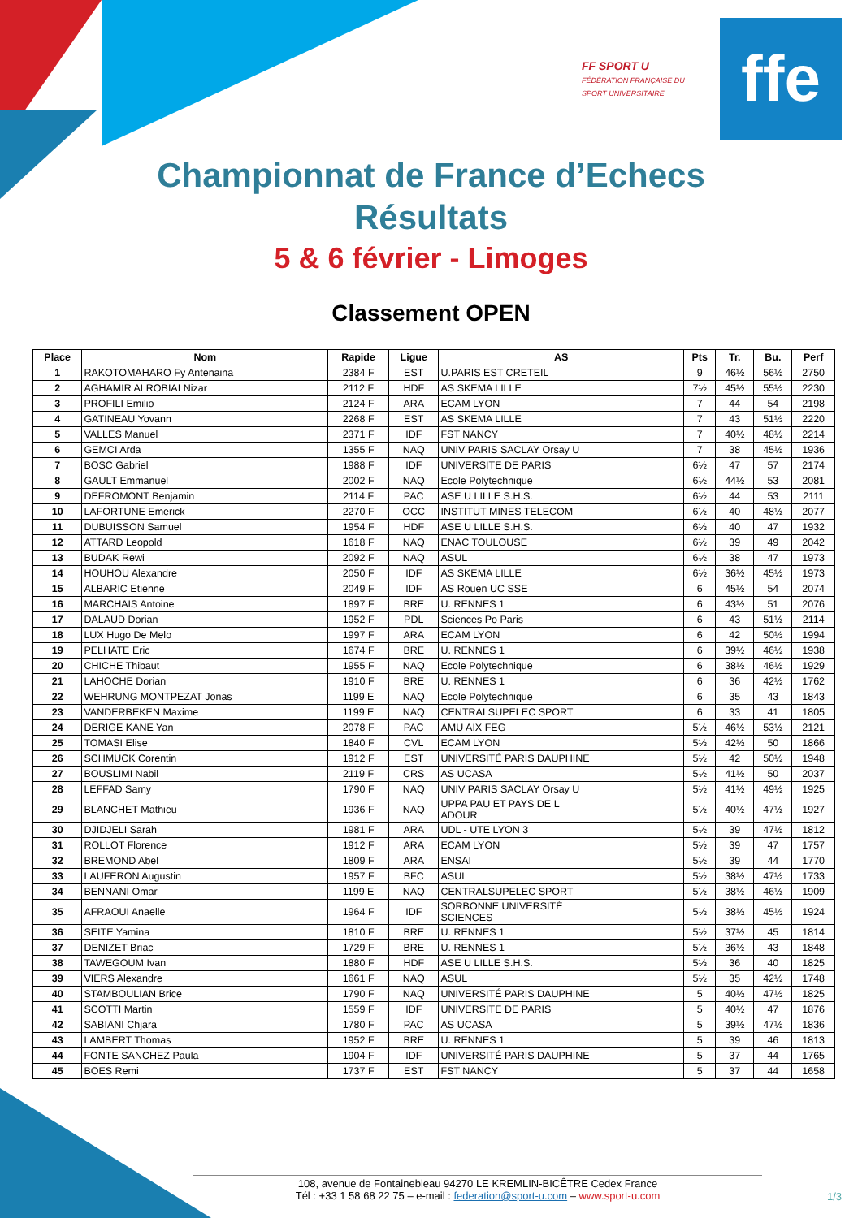FF SPORT U
FÉDÉRATION FRANÇAISE DU SPORT UNIVERSITAIRE
ffe
Championnat de France d’Echecs
Résultats
5 & 6 février - Limoges
Classement OPEN
| Place | Nom | Rapide | Ligue | AS | Pts | Tr. | Bu. | Perf |
| --- | --- | --- | --- | --- | --- | --- | --- | --- |
| 1 | RAKOTOMAHARO Fy Antenaina | 2384 F | EST | U.PARIS EST CRETEIL | 9 | 46½ | 56½ | 2750 |
| 2 | AGHAMIR ALROBIAI Nizar | 2112 F | HDF | AS SKEMA LILLE | 7½ | 45½ | 55½ | 2230 |
| 3 | PROFILI Emilio | 2124 F | ARA | ECAM LYON | 7 | 44 | 54 | 2198 |
| 4 | GATINEAU Yovann | 2268 F | EST | AS SKEMA LILLE | 7 | 43 | 51½ | 2220 |
| 5 | VALLES Manuel | 2371 F | IDF | FST NANCY | 7 | 40½ | 48½ | 2214 |
| 6 | GEMCI Arda | 1355 F | NAQ | UNIV PARIS SACLAY Orsay U | 7 | 38 | 45½ | 1936 |
| 7 | BOSC Gabriel | 1988 F | IDF | UNIVERSITE DE PARIS | 6½ | 47 | 57 | 2174 |
| 8 | GAULT Emmanuel | 2002 F | NAQ | Ecole Polytechnique | 6½ | 44½ | 53 | 2081 |
| 9 | DEFROMONT Benjamin | 2114 F | PAC | ASE U LILLE S.H.S. | 6½ | 44 | 53 | 2111 |
| 10 | LAFORTUNE Emerick | 2270 F | OCC | INSTITUT MINES TELECOM | 6½ | 40 | 48½ | 2077 |
| 11 | DUBUISSON Samuel | 1954 F | HDF | ASE U LILLE S.H.S. | 6½ | 40 | 47 | 1932 |
| 12 | ATTARD Leopold | 1618 F | NAQ | ENAC TOULOUSE | 6½ | 39 | 49 | 2042 |
| 13 | BUDAK Rewi | 2092 F | NAQ | ASUL | 6½ | 38 | 47 | 1973 |
| 14 | HOUHOU Alexandre | 2050 F | IDF | AS SKEMA LILLE | 6½ | 36½ | 45½ | 1973 |
| 15 | ALBARIC Etienne | 2049 F | IDF | AS Rouen UC SSE | 6 | 45½ | 54 | 2074 |
| 16 | MARCHAIS Antoine | 1897 F | BRE | U. RENNES 1 | 6 | 43½ | 51 | 2076 |
| 17 | DALAUD Dorian | 1952 F | PDL | Sciences Po Paris | 6 | 43 | 51½ | 2114 |
| 18 | LUX Hugo De Melo | 1997 F | ARA | ECAM LYON | 6 | 42 | 50½ | 1994 |
| 19 | PELHATE Eric | 1674 F | BRE | U. RENNES 1 | 6 | 39½ | 46½ | 1938 |
| 20 | CHICHE Thibaut | 1955 F | NAQ | Ecole Polytechnique | 6 | 38½ | 46½ | 1929 |
| 21 | LAHOCHE Dorian | 1910 F | BRE | U. RENNES 1 | 6 | 36 | 42½ | 1762 |
| 22 | WEHRUNG MONTPEZAT Jonas | 1199 E | NAQ | Ecole Polytechnique | 6 | 35 | 43 | 1843 |
| 23 | VANDERBEKEN Maxime | 1199 E | NAQ | CENTRALSUPELEC SPORT | 6 | 33 | 41 | 1805 |
| 24 | DERIGE KANE Yan | 2078 F | PAC | AMU AIX FEG | 5½ | 46½ | 53½ | 2121 |
| 25 | TOMASI Elise | 1840 F | CVL | ECAM LYON | 5½ | 42½ | 50 | 1866 |
| 26 | SCHMUCK Corentin | 1912 F | EST | UNIVERSITÉ PARIS DAUPHINE | 5½ | 42 | 50½ | 1948 |
| 27 | BOUSLIMI Nabil | 2119 F | CRS | AS UCASA | 5½ | 41½ | 50 | 2037 |
| 28 | LEFFAD Samy | 1790 F | NAQ | UNIV PARIS SACLAY Orsay U | 5½ | 41½ | 49½ | 1925 |
| 29 | BLANCHET Mathieu | 1936 F | NAQ | UPPA PAU ET PAYS DE L ADOUR | 5½ | 40½ | 47½ | 1927 |
| 30 | DJIDJELI Sarah | 1981 F | ARA | UDL - UTE LYON 3 | 5½ | 39 | 47½ | 1812 |
| 31 | ROLLOT Florence | 1912 F | ARA | ECAM LYON | 5½ | 39 | 47 | 1757 |
| 32 | BREMOND Abel | 1809 F | ARA | ENSAI | 5½ | 39 | 44 | 1770 |
| 33 | LAUFERON Augustin | 1957 F | BFC | ASUL | 5½ | 38½ | 47½ | 1733 |
| 34 | BENNANI Omar | 1199 E | NAQ | CENTRALSUPELEC SPORT | 5½ | 38½ | 46½ | 1909 |
| 35 | AFRAOUI Anaelle | 1964 F | IDF | SORBONNE UNIVERSITÉ SCIENCES | 5½ | 38½ | 45½ | 1924 |
| 36 | SEITE Yamina | 1810 F | BRE | U. RENNES 1 | 5½ | 37½ | 45 | 1814 |
| 37 | DENIZET Briac | 1729 F | BRE | U. RENNES 1 | 5½ | 36½ | 43 | 1848 |
| 38 | TAWEGOUM Ivan | 1880 F | HDF | ASE U LILLE S.H.S. | 5½ | 36 | 40 | 1825 |
| 39 | VIERS Alexandre | 1661 F | NAQ | ASUL | 5½ | 35 | 42½ | 1748 |
| 40 | STAMBOULIAN Brice | 1790 F | NAQ | UNIVERSITÉ PARIS DAUPHINE | 5 | 40½ | 47½ | 1825 |
| 41 | SCOTTI Martin | 1559 F | IDF | UNIVERSITE DE PARIS | 5 | 40½ | 47 | 1876 |
| 42 | SABIANI Chjara | 1780 F | PAC | AS UCASA | 5 | 39½ | 47½ | 1836 |
| 43 | LAMBERT Thomas | 1952 F | BRE | U. RENNES 1 | 5 | 39 | 46 | 1813 |
| 44 | FONTE SANCHEZ Paula | 1904 F | IDF | UNIVERSITÉ PARIS DAUPHINE | 5 | 37 | 44 | 1765 |
| 45 | BOES Remi | 1737 F | EST | FST NANCY | 5 | 37 | 44 | 1658 |
108, avenue de Fontainebleau 94270 LE KREMLIN-BICÊTRE Cedex France
Tél : +33 1 58 68 22 75 – e-mail : federation@sport-u.com – www.sport-u.com
1/3